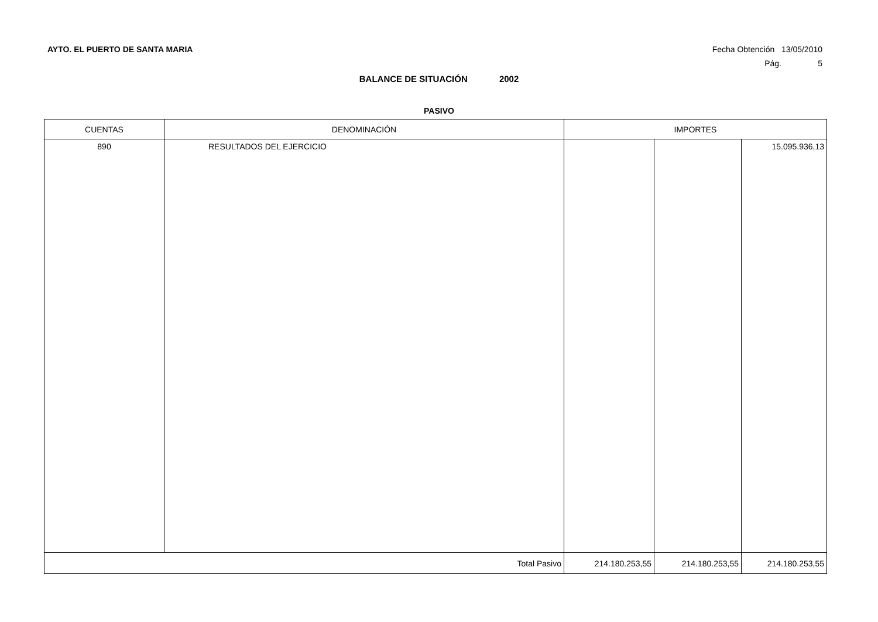AYTO. EL PUERTO DE SANTA MARIA Fecha Obtención 13/05/2010
Pág. 5
BALANCE DE SITUACIÓN 2002
PASIVO
| CUENTAS | DENOMINACIÓN | IMPORTES | | |
| --- | --- | --- | --- | --- |
| 890 | RESULTADOS DEL EJERCICIO | | | 15.095.936,13 |
| Total Pasivo | | 214.180.253,55 | 214.180.253,55 | 214.180.253,55 |